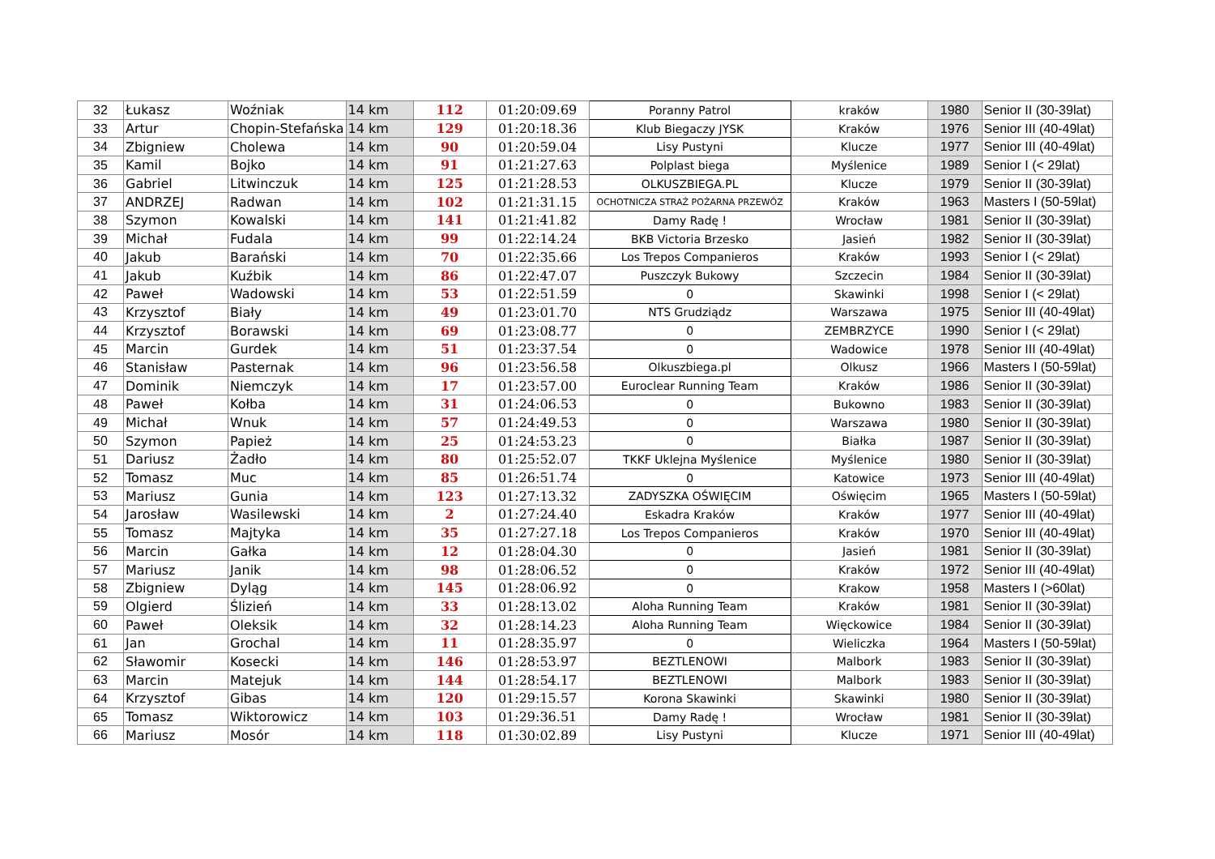| 32 | Łukasz | Woźniak | 14 km | 112 | 01:20:09.69 | Poranny Patrol | kraków | 1980 | Senior II (30-39lat) |
| 33 | Artur | Chopin-Stefańska | 14 km | 129 | 01:20:18.36 | Klub Biegaczy JYSK | Kraków | 1976 | Senior III (40-49lat) |
| 34 | Zbigniew | Cholewa | 14 km | 90 | 01:20:59.04 | Lisy Pustyni | Klucze | 1977 | Senior III (40-49lat) |
| 35 | Kamil | Bojko | 14 km | 91 | 01:21:27.63 | Polplast biega | Myślenice | 1989 | Senior I (< 29lat) |
| 36 | Gabriel | Litwinczuk | 14 km | 125 | 01:21:28.53 | OLKUSZBIEGA.PL | Klucze | 1979 | Senior II (30-39lat) |
| 37 | ANDRZEJ | Radwan | 14 km | 102 | 01:21:31.15 | OCHOTNICZA STRAŻ POŻARNA PRZEWÓZ | Kraków | 1963 | Masters I (50-59lat) |
| 38 | Szymon | Kowalski | 14 km | 141 | 01:21:41.82 | Damy Radę ! | Wrocław | 1981 | Senior II (30-39lat) |
| 39 | Michał | Fudala | 14 km | 99 | 01:22:14.24 | BKB Victoria Brzesko | Jasień | 1982 | Senior II (30-39lat) |
| 40 | Jakub | Barański | 14 km | 70 | 01:22:35.66 | Los Trepos Companieros | Kraków | 1993 | Senior I (< 29lat) |
| 41 | Jakub | Kuźbik | 14 km | 86 | 01:22:47.07 | Puszczyk Bukowy | Szczecin | 1984 | Senior II (30-39lat) |
| 42 | Paweł | Wadowski | 14 km | 53 | 01:22:51.59 | 0 | Skawinki | 1998 | Senior I (< 29lat) |
| 43 | Krzysztof | Biały | 14 km | 49 | 01:23:01.70 | NTS Grudziądz | Warszawa | 1975 | Senior III (40-49lat) |
| 44 | Krzysztof | Borawski | 14 km | 69 | 01:23:08.77 | 0 | ZEMBRZYCE | 1990 | Senior I (< 29lat) |
| 45 | Marcin | Gurdek | 14 km | 51 | 01:23:37.54 | 0 | Wadowice | 1978 | Senior III (40-49lat) |
| 46 | Stanisław | Pasternak | 14 km | 96 | 01:23:56.58 | Olkuszbiega.pl | Olkusz | 1966 | Masters I (50-59lat) |
| 47 | Dominik | Niemczyk | 14 km | 17 | 01:23:57.00 | Euroclear Running Team | Kraków | 1986 | Senior II (30-39lat) |
| 48 | Paweł | Kołba | 14 km | 31 | 01:24:06.53 | 0 | Bukowno | 1983 | Senior II (30-39lat) |
| 49 | Michał | Wnuk | 14 km | 57 | 01:24:49.53 | 0 | Warszawa | 1980 | Senior II (30-39lat) |
| 50 | Szymon | Papież | 14 km | 25 | 01:24:53.23 | 0 | Białka | 1987 | Senior II (30-39lat) |
| 51 | Dariusz | Żadło | 14 km | 80 | 01:25:52.07 | TKKF Uklejna Myślenice | Myślenice | 1980 | Senior II (30-39lat) |
| 52 | Tomasz | Muc | 14 km | 85 | 01:26:51.74 | 0 | Katowice | 1973 | Senior III (40-49lat) |
| 53 | Mariusz | Gunia | 14 km | 123 | 01:27:13.32 | ZADYSZKA OŚWIĘCIM | Oświęcim | 1965 | Masters I (50-59lat) |
| 54 | Jarosław | Wasilewski | 14 km | 2 | 01:27:24.40 | Eskadra Kraków | Kraków | 1977 | Senior III (40-49lat) |
| 55 | Tomasz | Majtyka | 14 km | 35 | 01:27:27.18 | Los Trepos Companieros | Kraków | 1970 | Senior III (40-49lat) |
| 56 | Marcin | Gałka | 14 km | 12 | 01:28:04.30 | 0 | Jasień | 1981 | Senior II (30-39lat) |
| 57 | Mariusz | Janik | 14 km | 98 | 01:28:06.52 | 0 | Kraków | 1972 | Senior III (40-49lat) |
| 58 | Zbigniew | Dyląg | 14 km | 145 | 01:28:06.92 | 0 | Krakow | 1958 | Masters I (>60lat) |
| 59 | Olgierd | Ślizień | 14 km | 33 | 01:28:13.02 | Aloha Running Team | Kraków | 1981 | Senior II (30-39lat) |
| 60 | Paweł | Oleksik | 14 km | 32 | 01:28:14.23 | Aloha Running Team | Więckowice | 1984 | Senior II (30-39lat) |
| 61 | Jan | Grochal | 14 km | 11 | 01:28:35.97 | 0 | Wieliczka | 1964 | Masters I (50-59lat) |
| 62 | Sławomir | Kosecki | 14 km | 146 | 01:28:53.97 | BEZTLENOWI | Malbork | 1983 | Senior II (30-39lat) |
| 63 | Marcin | Matejuk | 14 km | 144 | 01:28:54.17 | BEZTLENOWI | Malbork | 1983 | Senior II (30-39lat) |
| 64 | Krzysztof | Gibas | 14 km | 120 | 01:29:15.57 | Korona Skawinki | Skawinki | 1980 | Senior II (30-39lat) |
| 65 | Tomasz | Wiktorowicz | 14 km | 103 | 01:29:36.51 | Damy Radę ! | Wrocław | 1981 | Senior II (30-39lat) |
| 66 | Mariusz | Mosór | 14 km | 118 | 01:30:02.89 | Lisy Pustyni | Klucze | 1971 | Senior III (40-49lat) |